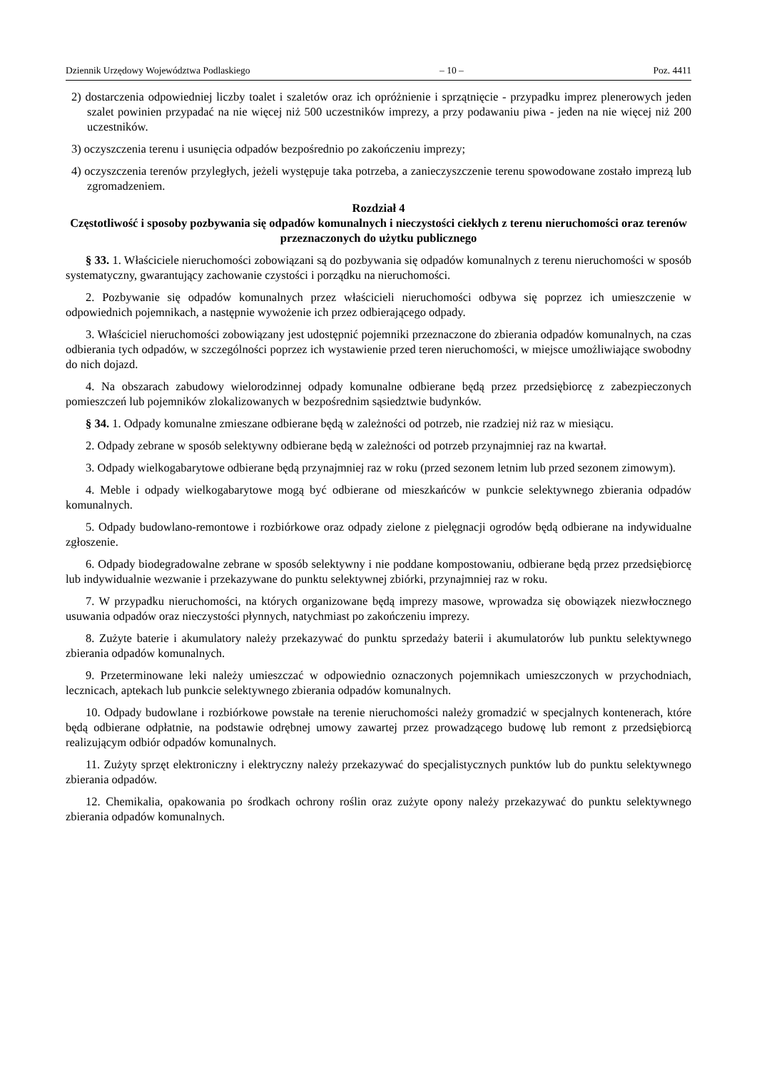Dziennik Urzędowy Województwa Podlaskiego – 10 – Poz. 4411
2) dostarczenia odpowiedniej liczby toalet i szaletów oraz ich opróżnienie i sprzątnięcie - przypadku imprez plenerowych jeden szalet powinien przypadać na nie więcej niż 500 uczestników imprezy, a przy podawaniu piwa - jeden na nie więcej niż 200 uczestników.
3) oczyszczenia terenu i usunięcia odpadów bezpośrednio po zakończeniu imprezy;
4) oczyszczenia terenów przyległych, jeżeli występuje taka potrzeba, a zanieczyszczenie terenu spowodowane zostało imprezą lub zgromadzeniem.
Rozdział 4
Częstotliwość i sposoby pozbywania się odpadów komunalnych i nieczystości ciekłych z terenu nieruchomości oraz terenów przeznaczonych do użytku publicznego
§ 33. 1. Właściciele nieruchomości zobowiązani są do pozbywania się odpadów komunalnych z terenu nieruchomości w sposób systematyczny, gwarantujący zachowanie czystości i porządku na nieruchomości.
2. Pozbywanie się odpadów komunalnych przez właścicieli nieruchomości odbywa się poprzez ich umieszczenie w odpowiednich pojemnikach, a następnie wywożenie ich przez odbierającego odpady.
3. Właściciel nieruchomości zobowiązany jest udostępnić pojemniki przeznaczone do zbierania odpadów komunalnych, na czas odbierania tych odpadów, w szczególności poprzez ich wystawienie przed teren nieruchomości, w miejsce umożliwiające swobodny do nich dojazd.
4. Na obszarach zabudowy wielorodzinnej odpady komunalne odbierane będą przez przedsiębiorcę z zabezpieczonych pomieszczeń lub pojemników zlokalizowanych w bezpośrednim sąsiedztwie budynków.
§ 34. 1. Odpady komunalne zmieszane odbierane będą w zależności od potrzeb, nie rzadziej niż raz w miesiącu.
2. Odpady zebrane w sposób selektywny odbierane będą w zależności od potrzeb przynajmniej raz na kwartał.
3. Odpady wielkogabarytowe odbierane będą przynajmniej raz w roku (przed sezonem letnim lub przed sezonem zimowym).
4. Meble i odpady wielkogabarytowe mogą być odbierane od mieszkańców w punkcie selektywnego zbierania odpadów komunalnych.
5. Odpady budowlano-remontowe i rozbiórkowe oraz odpady zielone z pielęgnacji ogrodów będą odbierane na indywidualne zgłoszenie.
6. Odpady biodegradowalne zebrane w sposób selektywny i nie poddane kompostowaniu, odbierane będą przez przedsiębiorcę lub indywidualnie wezwanie i przekazywane do punktu selektywnej zbiórki, przynajmniej raz w roku.
7. W przypadku nieruchomości, na których organizowane będą imprezy masowe, wprowadza się obowiązek niezwłocznego usuwania odpadów oraz nieczystości płynnych, natychmiast po zakończeniu imprezy.
8. Zużyte baterie i akumulatory należy przekazywać do punktu sprzedaży baterii i akumulatorów lub punktu selektywnego zbierania odpadów komunalnych.
9. Przeterminowane leki należy umieszczać w odpowiednio oznaczonych pojemnikach umieszczonych w przychodniach, lecznicach, aptekach lub punkcie selektywnego zbierania odpadów komunalnych.
10. Odpady budowlane i rozbiórkowe powstałe na terenie nieruchomości należy gromadzić w specjalnych kontenerach, które będą odbierane odpłatnie, na podstawie odrębnej umowy zawartej przez prowadzącego budowę lub remont z przedsiębiorcą realizującym odbiór odpadów komunalnych.
11. Zużyty sprzęt elektroniczny i elektryczny należy przekazywać do specjalistycznych punktów lub do punktu selektywnego zbierania odpadów.
12. Chemikalia, opakowania po środkach ochrony roślin oraz zużyte opony należy przekazywać do punktu selektywnego zbierania odpadów komunalnych.